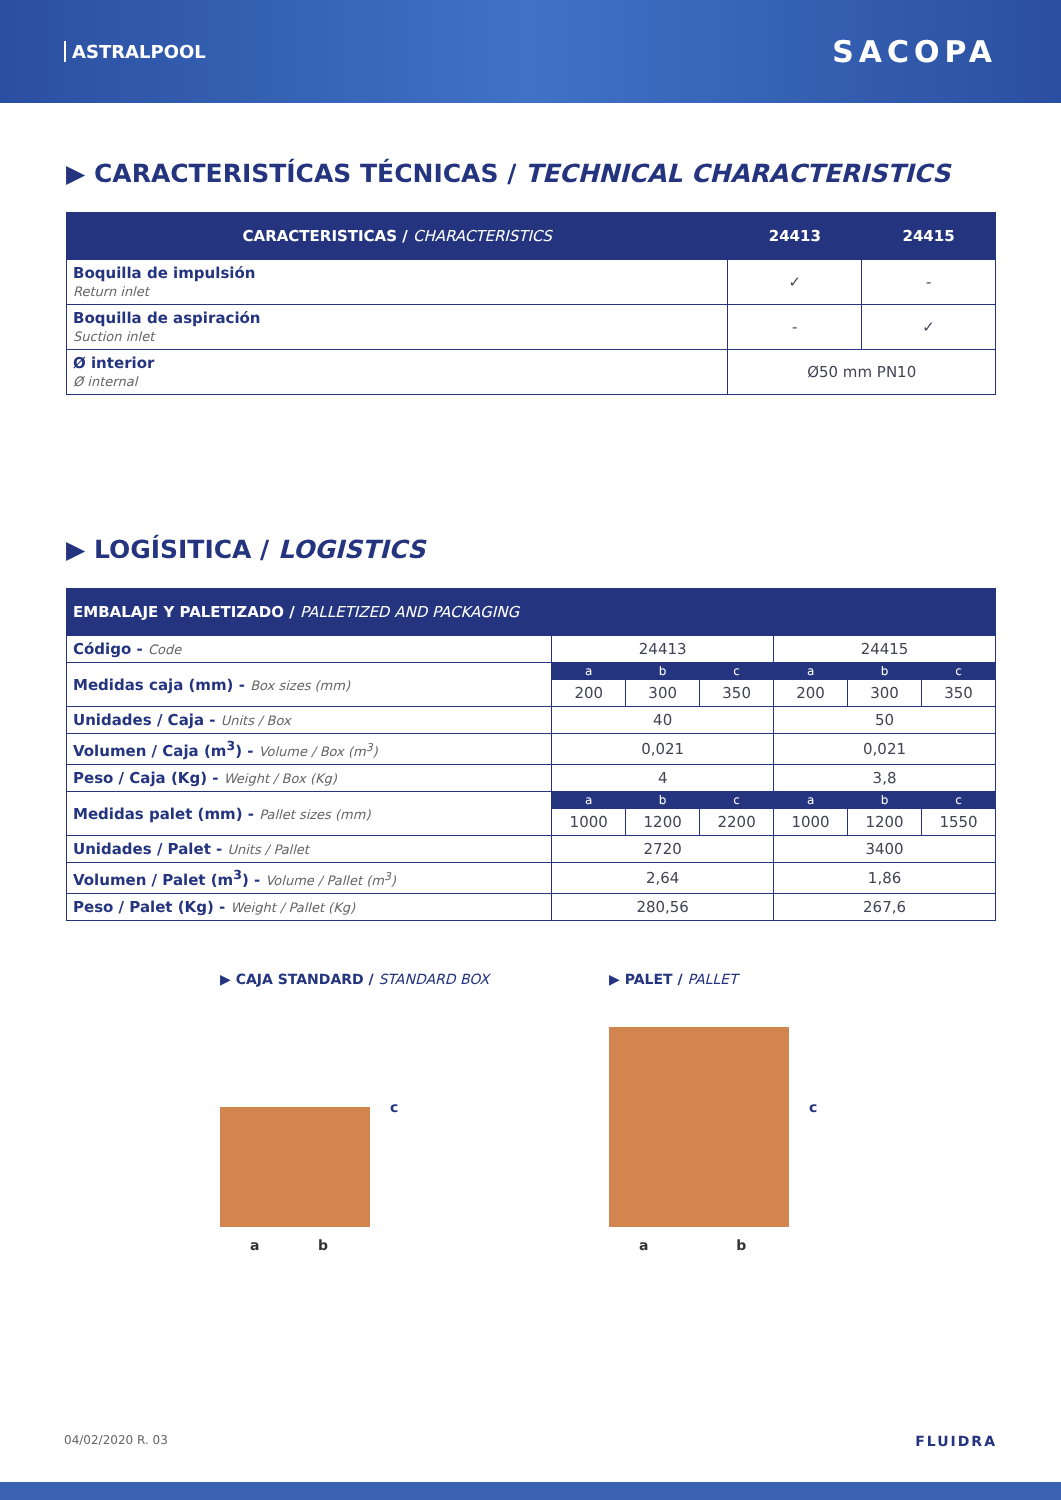ASTRALPOOL SACOPA
▶ CARACTERISTÍCAS TÉCNICAS / TECHNICAL CHARACTERISTICS
| CARACTERISTICAS / CHARACTERISTICS | 24413 | 24415 |
| --- | --- | --- |
| Boquilla de impulsión Return inlet | ✓ | - |
| Boquilla de aspiración Suction inlet | - | ✓ |
| Ø interior Ø internal | Ø50 mm PN10 | |
▶ LOGÍSITICA / LOGISTICS
| EMBALAJE Y PALETIZADO / PALLETIZED AND PACKAGING | | | | | | |
| --- | --- | --- | --- | --- | --- | --- |
| Código - Code | 24413 | | | 24415 | | |
| Medidas caja (mm) - Box sizes (mm) | a | b | c | a | b | c |
| | 200 | 300 | 350 | 200 | 300 | 350 |
| Unidades / Caja - Units / Box | 40 | | | 50 | | |
| Volumen / Caja (m<sup>3</sup>) - Volume / Box (m<sup>3</sup>) | 0,021 | | | 0,021 | | |
| Peso / Caja (Kg) - Weight / Box (Kg) | 4 | | | 3,8 | | |
| Medidas palet (mm) - Pallet sizes (mm) | a | b | c | a | b | c |
| | 1000 | 1200 | 2200 | 1000 | 1200 | 1550 |
| Unidades / Palet - Units / Pallet | 2720 | | | 3400 | | |
| Volumen / Palet (m<sup>3</sup>) - Volume / Pallet (m<sup>3</sup>) | 2,64 | | | 1,86 | | |
| Peso / Palet (Kg) - Weight / Pallet (Kg) | 280,56 | | | 267,6 | | |
▶ CAJA STANDARD / STANDARD BOX
c
a b
▶ PALET / PALLET
c
a b
04/02/2020 R. 03 FLUIDRA